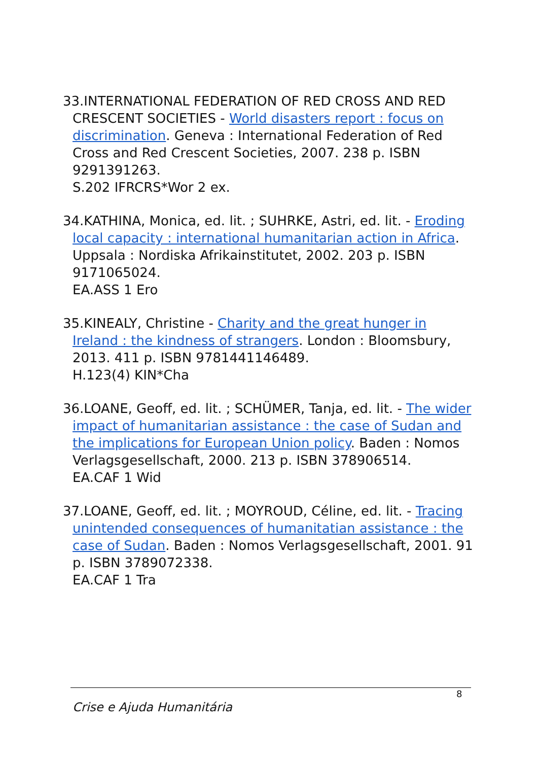33.INTERNATIONAL FEDERATION OF RED CROSS AND RED CRESCENT SOCIETIES - World disasters report : focus on discrimination. Geneva : International Federation of Red Cross and Red Crescent Societies, 2007. 238 p. ISBN 9291391263.
S.202 IFRCRS*Wor 2 ex.
34.KATHINA, Monica, ed. lit. ; SUHRKE, Astri, ed. lit. - Eroding local capacity : international humanitarian action in Africa. Uppsala : Nordiska Afrikainstitutet, 2002. 203 p. ISBN 9171065024.
EA.ASS 1 Ero
35.KINEALY, Christine - Charity and the great hunger in Ireland : the kindness of strangers. London : Bloomsbury, 2013. 411 p. ISBN 9781441146489.
H.123(4) KIN*Cha
36.LOANE, Geoff, ed. lit. ; SCHÜMER, Tanja, ed. lit. - The wider impact of humanitarian assistance : the case of Sudan and the implications for European Union policy. Baden : Nomos Verlagsgesellschaft, 2000. 213 p. ISBN 378906514.
EA.CAF 1 Wid
37.LOANE, Geoff, ed. lit. ; MOYROUD, Céline, ed. lit. - Tracing unintended consequences of humanitatian assistance : the case of Sudan. Baden : Nomos Verlagsgesellschaft, 2001. 91 p. ISBN 3789072338.
EA.CAF 1 Tra
8
Crise e Ajuda Humanitária